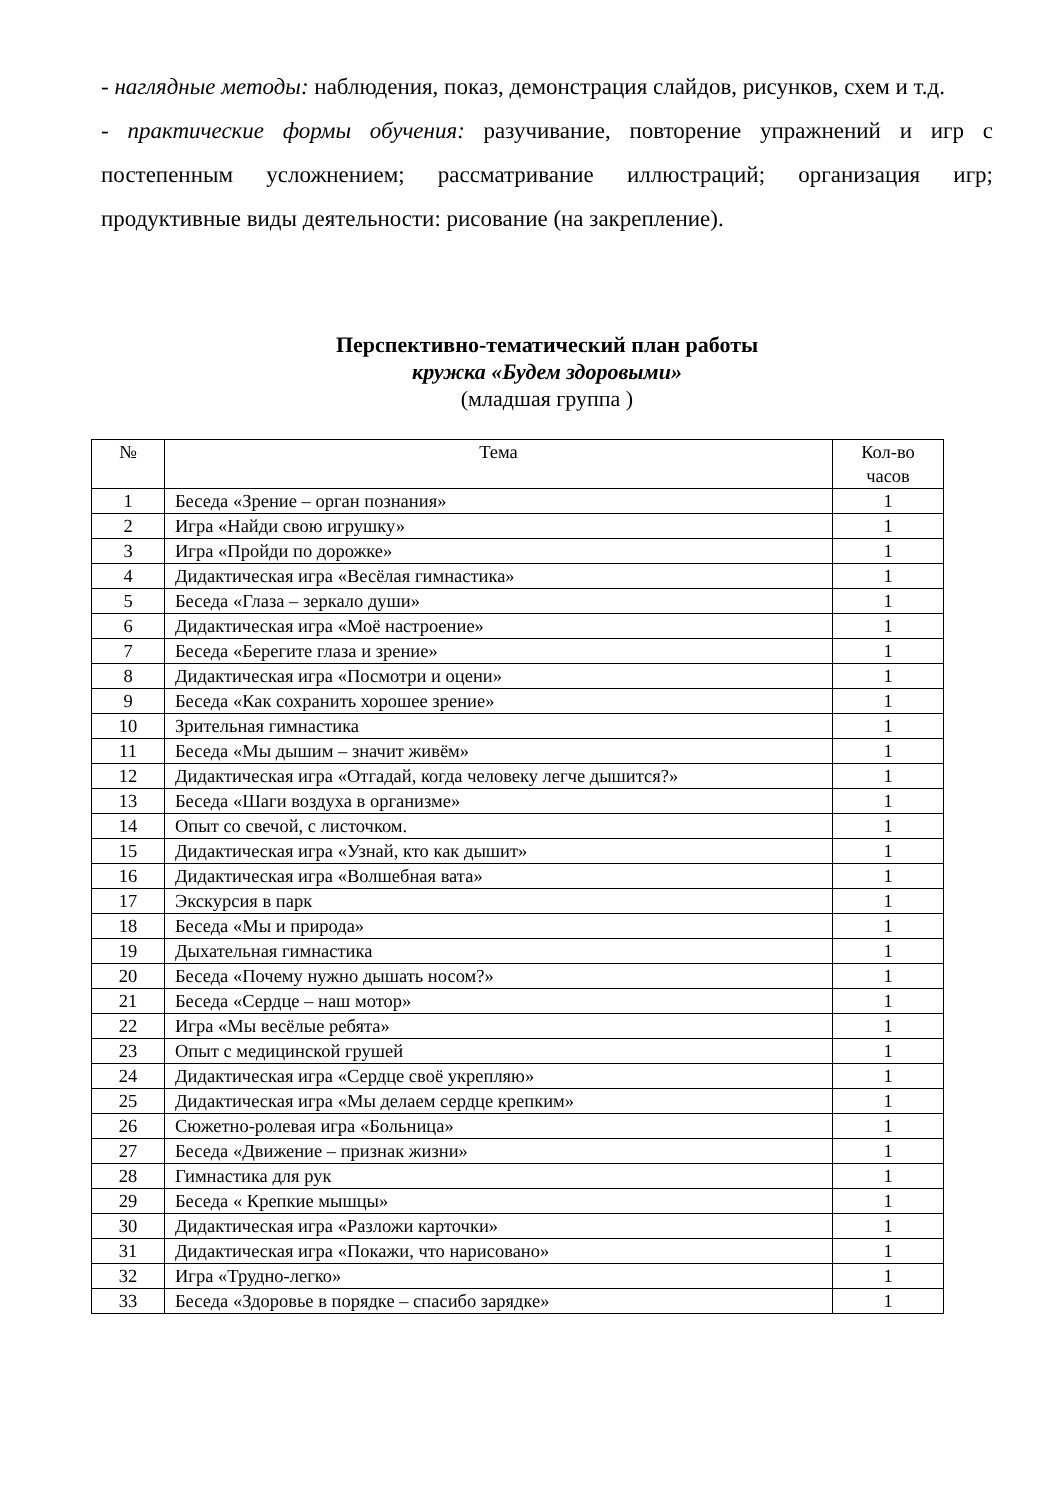- наглядные методы: наблюдения, показ, демонстрация слайдов, рисунков, схем и т.д.
- практические формы обучения: разучивание, повторение упражнений и игр с постепенным усложнением; рассматривание иллюстраций; организация игр; продуктивные виды деятельности: рисование (на закрепление).
Перспективно-тематический план работы
кружка «Будем здоровыми»
(младшая группа )
| № | Тема | Кол-во часов |
| --- | --- | --- |
| 1 | Беседа «Зрение – орган познания» | 1 |
| 2 | Игра «Найди свою игрушку» | 1 |
| 3 | Игра «Пройди по дорожке» | 1 |
| 4 | Дидактическая игра «Весёлая гимнастика» | 1 |
| 5 | Беседа «Глаза – зеркало души» | 1 |
| 6 | Дидактическая игра «Моё настроение» | 1 |
| 7 | Беседа «Берегите глаза и зрение» | 1 |
| 8 | Дидактическая игра «Посмотри и оцени» | 1 |
| 9 | Беседа «Как сохранить хорошее зрение» | 1 |
| 10 | Зрительная гимнастика | 1 |
| 11 | Беседа «Мы дышим – значит живём» | 1 |
| 12 | Дидактическая игра «Отгадай, когда человеку легче дышится?» | 1 |
| 13 | Беседа «Шаги воздуха в организме» | 1 |
| 14 | Опыт со свечой, с листочком. | 1 |
| 15 | Дидактическая игра «Узнай, кто как дышит» | 1 |
| 16 | Дидактическая игра «Волшебная вата» | 1 |
| 17 | Экскурсия в парк | 1 |
| 18 | Беседа «Мы и природа» | 1 |
| 19 | Дыхательная гимнастика | 1 |
| 20 | Беседа «Почему нужно дышать носом?» | 1 |
| 21 | Беседа «Сердце – наш мотор» | 1 |
| 22 | Игра «Мы весёлые ребята» | 1 |
| 23 | Опыт с медицинской грушей | 1 |
| 24 | Дидактическая игра «Сердце своё укрепляю» | 1 |
| 25 | Дидактическая игра «Мы делаем сердце крепким» | 1 |
| 26 | Сюжетно-ролевая игра «Больница» | 1 |
| 27 | Беседа «Движение – признак жизни» | 1 |
| 28 | Гимнастика для рук | 1 |
| 29 | Беседа « Крепкие мышцы» | 1 |
| 30 | Дидактическая игра «Разложи карточки» | 1 |
| 31 | Дидактическая игра «Покажи, что нарисовано» | 1 |
| 32 | Игра «Трудно-легко» | 1 |
| 33 | Беседа «Здоровье в порядке – спасибо зарядке» | 1 |